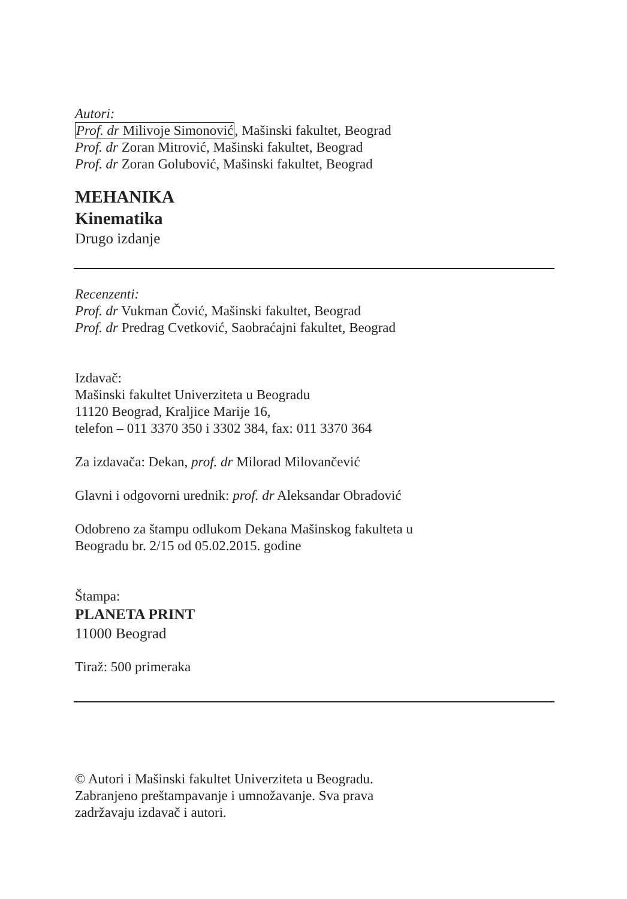Autori:
Prof. dr Milivoje Simonović, Mašinski fakultet, Beograd
Prof. dr Zoran Mitrović, Mašinski fakultet, Beograd
Prof. dr Zoran Golubović, Mašinski fakultet, Beograd
MEHANIKA
Kinematika
Drugo izdanje
Recenzenti:
Prof. dr Vukman Čović, Mašinski fakultet, Beograd
Prof. dr Predrag Cvetković, Saobraćajni fakultet, Beograd
Izdavač:
Mašinski fakultet Univerziteta u Beogradu
11120 Beograd, Kraljice Marije 16,
telefon – 011 3370 350 i 3302 384, fax: 011 3370 364
Za izdavača: Dekan, prof. dr Milorad Milovančević
Glavni i odgovorni urednik: prof. dr Aleksandar Obradović
Odobreno za štampu odlukom Dekana Mašinskog fakulteta u
Beogradu br. 2/15 od 05.02.2015. godine
Štampa:
PLANETA PRINT
11000 Beograd
Tiraž: 500 primeraka
© Autori i Mašinski fakultet Univerziteta u Beogradu.
Zabranjeno preštampavanje i umnožavanje. Sva prava
zadržavaju izdavač i autori.